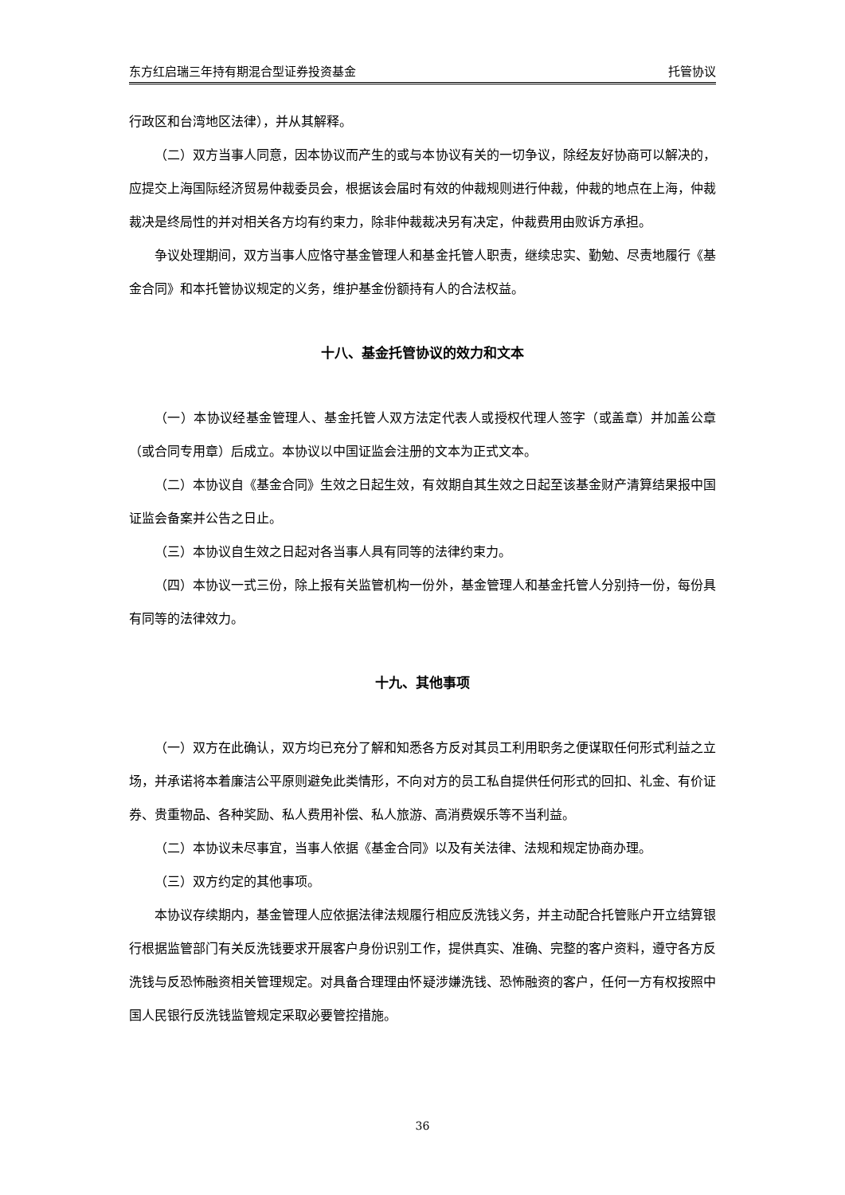东方红启瑞三年持有期混合型证券投资基金 托管协议
行政区和台湾地区法律），并从其解释。
（二）双方当事人同意，因本协议而产生的或与本协议有关的一切争议，除经友好协商可以解决的，应提交上海国际经济贸易仲裁委员会，根据该会届时有效的仲裁规则进行仲裁，仲裁的地点在上海，仲裁裁决是终局性的并对相关各方均有约束力，除非仲裁裁决另有决定，仲裁费用由败诉方承担。
争议处理期间，双方当事人应恪守基金管理人和基金托管人职责，继续忠实、勤勉、尽责地履行《基金合同》和本托管协议规定的义务，维护基金份额持有人的合法权益。
十八、基金托管协议的效力和文本
（一）本协议经基金管理人、基金托管人双方法定代表人或授权代理人签字（或盖章）并加盖公章（或合同专用章）后成立。本协议以中国证监会注册的文本为正式文本。
（二）本协议自《基金合同》生效之日起生效，有效期自其生效之日起至该基金财产清算结果报中国证监会备案并公告之日止。
（三）本协议自生效之日起对各当事人具有同等的法律约束力。
（四）本协议一式三份，除上报有关监管机构一份外，基金管理人和基金托管人分别持一份，每份具有同等的法律效力。
十九、其他事项
（一）双方在此确认，双方均已充分了解和知悉各方反对其员工利用职务之便谋取任何形式利益之立场，并承诺将本着廉洁公平原则避免此类情形，不向对方的员工私自提供任何形式的回扣、礼金、有价证券、贵重物品、各种奖励、私人费用补偿、私人旅游、高消费娱乐等不当利益。
（二）本协议未尽事宜，当事人依据《基金合同》以及有关法律、法规和规定协商办理。
（三）双方约定的其他事项。
本协议存续期内，基金管理人应依据法律法规履行相应反洗钱义务，并主动配合托管账户开立结算银行根据监管部门有关反洗钱要求开展客户身份识别工作，提供真实、准确、完整的客户资料，遵守各方反洗钱与反恐怖融资相关管理规定。对具备合理理由怀疑涉嫌洗钱、恐怖融资的客户，任何一方有权按照中国人民银行反洗钱监管规定采取必要管控措施。
36